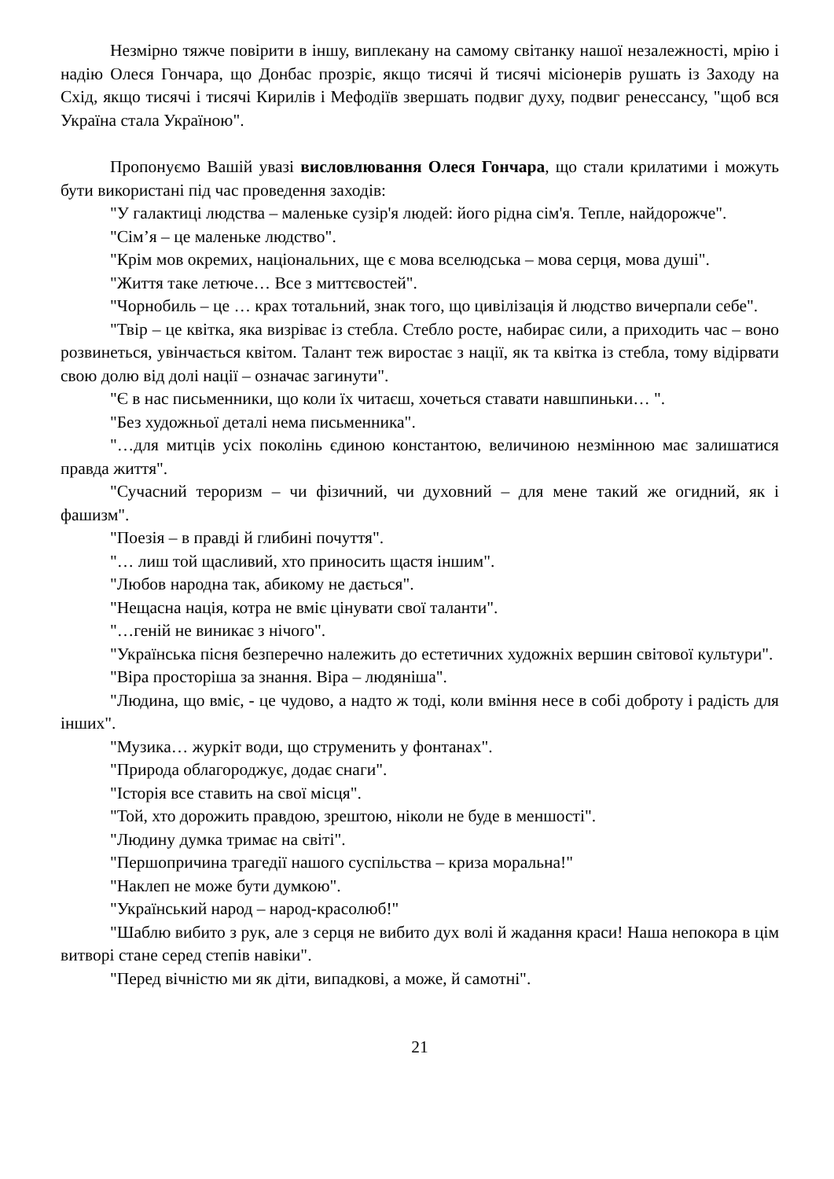Незмірно тяжче повірити в іншу, виплекану на самому світанку нашої незалежності, мрію і надію Олеся Гончара, що Донбас прозріє, якщо тисячі й тисячі місіонерів рушать із Заходу на Схід, якщо тисячі і тисячі Кирилів і Мефодіїв звершать подвиг духу, подвиг ренессансу, "щоб вся Україна стала Україною".
Пропонуємо Вашій увазі висловлювання Олеся Гончара, що стали крилатими і можуть бути використані під час проведення заходів:
"У галактиці людства – маленьке сузір'я людей: його рідна сім'я. Тепле, найдорожче".
"Сім’я – це маленьке людство".
"Крім мов окремих, національних, ще є мова вселюдська – мова серця, мова душі".
"Життя таке летюче… Все з миттєвостей".
"Чорнобиль – це … крах тотальний, знак того, що цивілізація й людство вичерпали себе".
"Твір – це квітка, яка визріває із стебла. Стебло росте, набирає сили, а приходить час – воно розвинеться, увінчається квітом. Талант теж виростає з нації, як та квітка із стебла, тому відірвати свою долю від долі нації – означає загинути".
"Є в нас письменники, що коли їх читаєш, хочеться ставати навшпиньки… ".
"Без художньої деталі нема письменника".
"…для митців усіх поколінь єдиною константою, величиною незмінною має залишатися правда життя".
"Сучасний тероризм – чи фізичний, чи духовний – для мене такий же огидний, як і фашизм".
"Поезія – в правді й глибині почуття".
"… лиш той щасливий, хто приносить щастя іншим".
"Любов народна так, абикому не дається".
"Нещасна нація, котра не вміє цінувати свої таланти".
"…геній не виникає з нічого".
"Українська пісня безперечно належить до естетичних художніх вершин світової культури".
"Віра просторіша за знання. Віра – людяніша".
"Людина, що вміє, - це чудово, а надто ж тоді, коли вміння несе в собі доброту і радість для інших".
"Музика… журкіт води, що струменить у фонтанах".
"Природа облагороджує, додає снаги".
"Історія все ставить на свої місця".
"Той, хто дорожить правдою, зрештою, ніколи не буде в меншості".
"Людину думка тримає на світі".
"Першопричина трагедії нашого суспільства – криза моральна!"
"Наклеп не може бути думкою".
"Український народ – народ-красолюб!"
"Шаблю вибито з рук, але з серця не вибито дух волі й жадання краси! Наша непокора в цім витворі стане серед степів навіки".
"Перед вічністю ми як діти, випадкові, а може, й самотні".
21